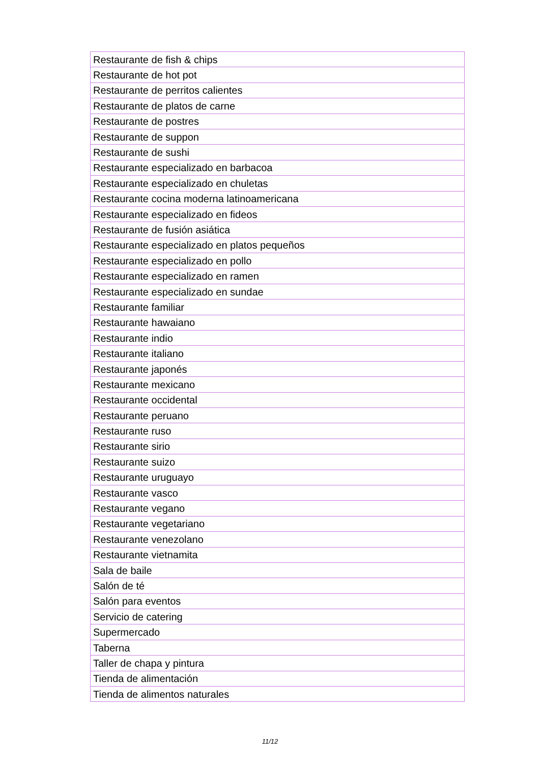| Restaurante de fish & chips |
| Restaurante de hot pot |
| Restaurante de perritos calientes |
| Restaurante de platos de carne |
| Restaurante de postres |
| Restaurante de suppon |
| Restaurante de sushi |
| Restaurante especializado en barbacoa |
| Restaurante especializado en chuletas |
| Restaurante cocina moderna latinoamericana |
| Restaurante especializado en fideos |
| Restaurante de fusión asiática |
| Restaurante especializado en platos pequeños |
| Restaurante especializado en pollo |
| Restaurante especializado en ramen |
| Restaurante especializado en sundae |
| Restaurante familiar |
| Restaurante hawaiano |
| Restaurante indio |
| Restaurante italiano |
| Restaurante japonés |
| Restaurante mexicano |
| Restaurante occidental |
| Restaurante peruano |
| Restaurante ruso |
| Restaurante sirio |
| Restaurante suizo |
| Restaurante uruguayo |
| Restaurante vasco |
| Restaurante vegano |
| Restaurante vegetariano |
| Restaurante venezolano |
| Restaurante vietnamita |
| Sala de baile |
| Salón de té |
| Salón para eventos |
| Servicio de catering |
| Supermercado |
| Taberna |
| Taller de chapa y pintura |
| Tienda de alimentación |
| Tienda de alimentos naturales |
11/12